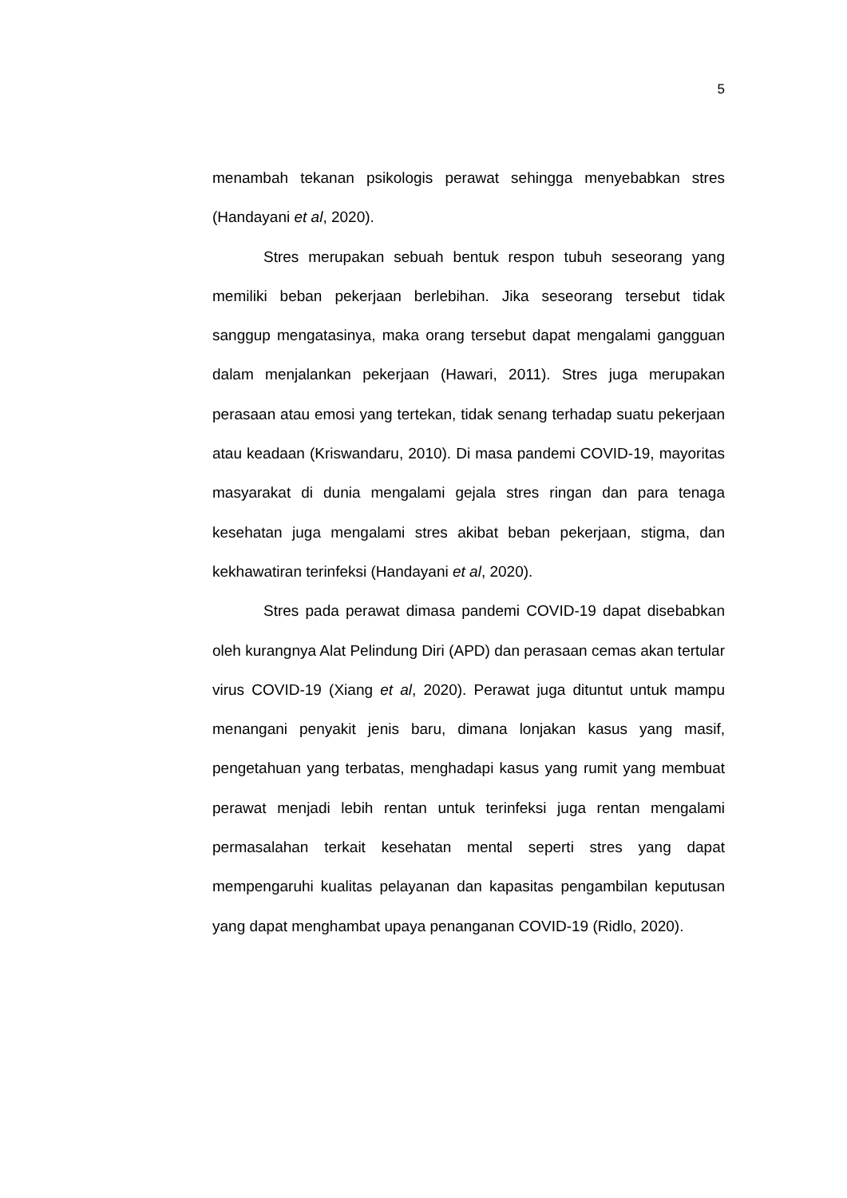5
menambah tekanan psikologis perawat sehingga menyebabkan stres (Handayani et al, 2020).
Stres merupakan sebuah bentuk respon tubuh seseorang yang memiliki beban pekerjaan berlebihan. Jika seseorang tersebut tidak sanggup mengatasinya, maka orang tersebut dapat mengalami gangguan dalam menjalankan pekerjaan (Hawari, 2011). Stres juga merupakan perasaan atau emosi yang tertekan, tidak senang terhadap suatu pekerjaan atau keadaan (Kriswandaru, 2010). Di masa pandemi COVID-19, mayoritas masyarakat di dunia mengalami gejala stres ringan dan para tenaga kesehatan juga mengalami stres akibat beban pekerjaan, stigma, dan kekhawatiran terinfeksi (Handayani et al, 2020).
Stres pada perawat dimasa pandemi COVID-19 dapat disebabkan oleh kurangnya Alat Pelindung Diri (APD) dan perasaan cemas akan tertular virus COVID-19 (Xiang et al, 2020). Perawat juga dituntut untuk mampu menangani penyakit jenis baru, dimana lonjakan kasus yang masif, pengetahuan yang terbatas, menghadapi kasus yang rumit yang membuat perawat menjadi lebih rentan untuk terinfeksi juga rentan mengalami permasalahan terkait kesehatan mental seperti stres yang dapat mempengaruhi kualitas pelayanan dan kapasitas pengambilan keputusan yang dapat menghambat upaya penanganan COVID-19 (Ridlo, 2020).